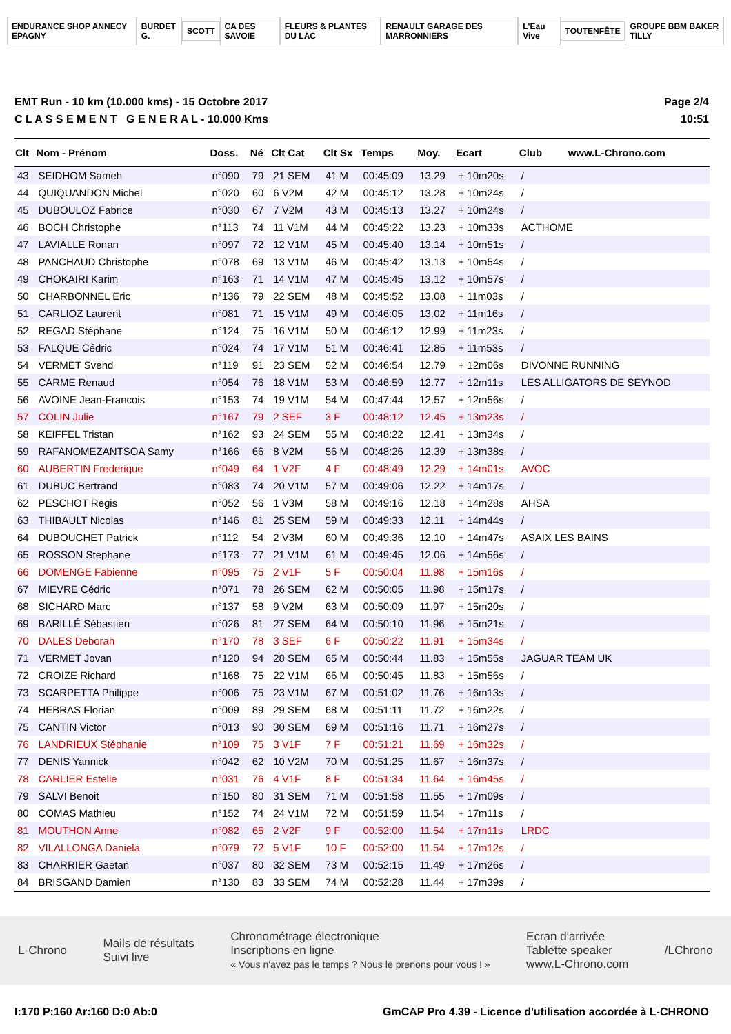ENDURANCE SHOP ANNECY EPAGNY BURDET G. SCOTT CA DES SAVOIE FLEURS & PLANTES DU LAC RENAULT GARAGE DES MARRONNIERS L'Eau Vive TOUTENFÊTE GROUPE BBM BAKER TILLY
EMT Run - 10 km (10.000 kms) - 15 Octobre 2017
C L A S S E M E N T G E N E R A L - 10.000 Kms
Page 2/4
10:51
| Clt | Nom - Prénom | Doss. | Né | Clt Cat | Clt Sx | Temps | Moy. | Ecart | Club www.L-Chrono.com |
| --- | --- | --- | --- | --- | --- | --- | --- | --- | --- |
| 43 | SEIDHOM Sameh | n°090 | 79 | 21 SEM | 41 M | 00:45:09 | 13.29 | + 10m20s | / |
| 44 | QUIQUANDON Michel | n°020 | 60 | 6 V2M | 42 M | 00:45:12 | 13.28 | + 10m24s | / |
| 45 | DUBOULOZ Fabrice | n°030 | 67 | 7 V2M | 43 M | 00:45:13 | 13.27 | + 10m24s | / |
| 46 | BOCH Christophe | n°113 | 74 | 11 V1M | 44 M | 00:45:22 | 13.23 | + 10m33s | ACTHOME |
| 47 | LAVIALLE Ronan | n°097 | 72 | 12 V1M | 45 M | 00:45:40 | 13.14 | + 10m51s | / |
| 48 | PANCHAUD Christophe | n°078 | 69 | 13 V1M | 46 M | 00:45:42 | 13.13 | + 10m54s | / |
| 49 | CHOKAIRI Karim | n°163 | 71 | 14 V1M | 47 M | 00:45:45 | 13.12 | + 10m57s | / |
| 50 | CHARBONNEL Eric | n°136 | 79 | 22 SEM | 48 M | 00:45:52 | 13.08 | + 11m03s | / |
| 51 | CARLIOZ Laurent | n°081 | 71 | 15 V1M | 49 M | 00:46:05 | 13.02 | + 11m16s | / |
| 52 | REGAD Stéphane | n°124 | 75 | 16 V1M | 50 M | 00:46:12 | 12.99 | + 11m23s | / |
| 53 | FALQUE Cédric | n°024 | 74 | 17 V1M | 51 M | 00:46:41 | 12.85 | + 11m53s | / |
| 54 | VERMET Svend | n°119 | 91 | 23 SEM | 52 M | 00:46:54 | 12.79 | + 12m06s | DIVONNE RUNNING |
| 55 | CARME Renaud | n°054 | 76 | 18 V1M | 53 M | 00:46:59 | 12.77 | + 12m11s | LES ALLIGATORS DE SEYNOD |
| 56 | AVOINE Jean-Francois | n°153 | 74 | 19 V1M | 54 M | 00:47:44 | 12.57 | + 12m56s | / |
| 57 | COLIN Julie | n°167 | 79 | 2 SEF | 3 F | 00:48:12 | 12.45 | + 13m23s | / |
| 58 | KEIFFEL Tristan | n°162 | 93 | 24 SEM | 55 M | 00:48:22 | 12.41 | + 13m34s | / |
| 59 | RAFANOMEZANTSOA Samy | n°166 | 66 | 8 V2M | 56 M | 00:48:26 | 12.39 | + 13m38s | / |
| 60 | AUBERTIN Frederique | n°049 | 64 | 1 V2F | 4 F | 00:48:49 | 12.29 | + 14m01s | AVOC |
| 61 | DUBUC Bertrand | n°083 | 74 | 20 V1M | 57 M | 00:49:06 | 12.22 | + 14m17s | / |
| 62 | PESCHOT Regis | n°052 | 56 | 1 V3M | 58 M | 00:49:16 | 12.18 | + 14m28s | AHSA |
| 63 | THIBAULT Nicolas | n°146 | 81 | 25 SEM | 59 M | 00:49:33 | 12.11 | + 14m44s | / |
| 64 | DUBOUCHET Patrick | n°112 | 54 | 2 V3M | 60 M | 00:49:36 | 12.10 | + 14m47s | ASAIX LES BAINS |
| 65 | ROSSON Stephane | n°173 | 77 | 21 V1M | 61 M | 00:49:45 | 12.06 | + 14m56s | / |
| 66 | DOMENGE Fabienne | n°095 | 75 | 2 V1F | 5 F | 00:50:04 | 11.98 | + 15m16s | / |
| 67 | MIEVRE Cédric | n°071 | 78 | 26 SEM | 62 M | 00:50:05 | 11.98 | + 15m17s | / |
| 68 | SICHARD Marc | n°137 | 58 | 9 V2M | 63 M | 00:50:09 | 11.97 | + 15m20s | / |
| 69 | BARILLÉ Sébastien | n°026 | 81 | 27 SEM | 64 M | 00:50:10 | 11.96 | + 15m21s | / |
| 70 | DALES Deborah | n°170 | 78 | 3 SEF | 6 F | 00:50:22 | 11.91 | + 15m34s | / |
| 71 | VERMET Jovan | n°120 | 94 | 28 SEM | 65 M | 00:50:44 | 11.83 | + 15m55s | JAGUAR TEAM UK |
| 72 | CROIZE Richard | n°168 | 75 | 22 V1M | 66 M | 00:50:45 | 11.83 | + 15m56s | / |
| 73 | SCARPETTA Philippe | n°006 | 75 | 23 V1M | 67 M | 00:51:02 | 11.76 | + 16m13s | / |
| 74 | HEBRAS Florian | n°009 | 89 | 29 SEM | 68 M | 00:51:11 | 11.72 | + 16m22s | / |
| 75 | CANTIN Victor | n°013 | 90 | 30 SEM | 69 M | 00:51:16 | 11.71 | + 16m27s | / |
| 76 | LANDRIEUX Stéphanie | n°109 | 75 | 3 V1F | 7 F | 00:51:21 | 11.69 | + 16m32s | / |
| 77 | DENIS Yannick | n°042 | 62 | 10 V2M | 70 M | 00:51:25 | 11.67 | + 16m37s | / |
| 78 | CARLIER Estelle | n°031 | 76 | 4 V1F | 8 F | 00:51:34 | 11.64 | + 16m45s | / |
| 79 | SALVI Benoit | n°150 | 80 | 31 SEM | 71 M | 00:51:58 | 11.55 | + 17m09s | / |
| 80 | COMAS Mathieu | n°152 | 74 | 24 V1M | 72 M | 00:51:59 | 11.54 | + 17m11s | / |
| 81 | MOUTHON Anne | n°082 | 65 | 2 V2F | 9 F | 00:52:00 | 11.54 | + 17m11s | LRDC |
| 82 | VILALLONGA Daniela | n°079 | 72 | 5 V1F | 10 F | 00:52:00 | 11.54 | + 17m12s | / |
| 83 | CHARRIER Gaetan | n°037 | 80 | 32 SEM | 73 M | 00:52:15 | 11.49 | + 17m26s | / |
| 84 | BRISGAND Damien | n°130 | 83 | 33 SEM | 74 M | 00:52:28 | 11.44 | + 17m39s | / |
L-Chrono
Mails de résultats
Suivi live
Chronométrage électronique
Inscriptions en ligne
« Vous n'avez pas le temps ? Nous le prenons pour vous ! »
Ecran d'arrivée
Tablette speaker
www.L-Chrono.com
/LChrono
I:170 P:160 Ar:160 D:0 Ab:0 GmCAP Pro 4.39 - Licence d'utilisation accordée à L-CHRONO